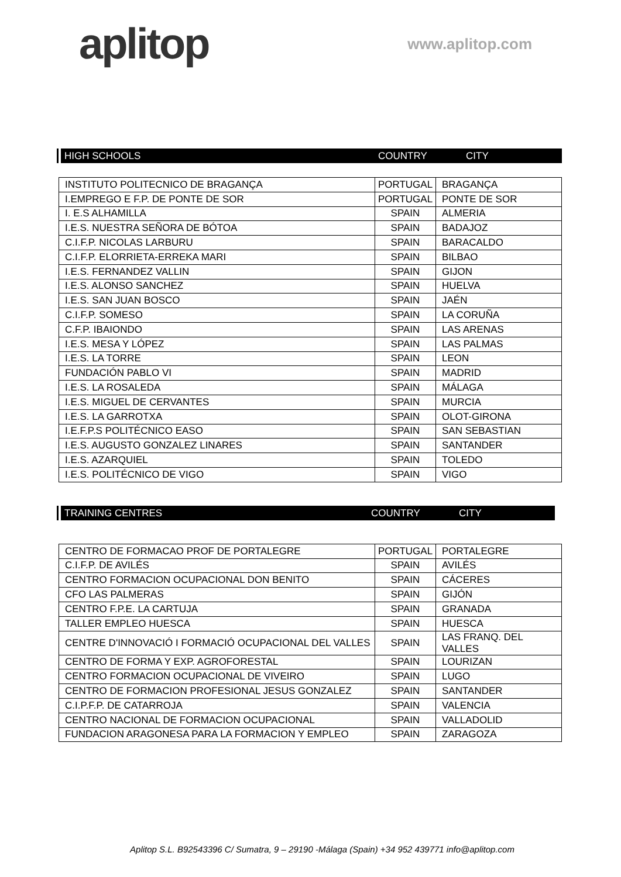aplitop
www.aplitop.com
HIGH SCHOOLS COUNTRY CITY
| INSTITUTO POLITECNICO DE BRAGANÇA | PORTUGAL | BRAGANÇA |
| I.EMPREGO E F.P. DE PONTE DE SOR | PORTUGAL | PONTE DE SOR |
| I. E.S ALHAMILLA | SPAIN | ALMERIA |
| I.E.S. NUESTRA SEÑORA DE BÓTOA | SPAIN | BADAJOZ |
| C.I.F.P. NICOLAS LARBURU | SPAIN | BARACALDO |
| C.I.F.P. ELORRIETA-ERREKA MARI | SPAIN | BILBAO |
| I.E.S. FERNANDEZ VALLIN | SPAIN | GIJON |
| I.E.S. ALONSO SANCHEZ | SPAIN | HUELVA |
| I.E.S. SAN JUAN BOSCO | SPAIN | JAÉN |
| C.I.F.P. SOMESO | SPAIN | LA CORUÑA |
| C.F.P. IBAIONDO | SPAIN | LAS ARENAS |
| I.E.S. MESA Y LÓPEZ | SPAIN | LAS PALMAS |
| I.E.S. LA TORRE | SPAIN | LEON |
| FUNDACIÓN PABLO VI | SPAIN | MADRID |
| I.E.S. LA ROSALEDA | SPAIN | MÁLAGA |
| I.E.S. MIGUEL DE CERVANTES | SPAIN | MURCIA |
| I.E.S. LA GARROTXA | SPAIN | OLOT-GIRONA |
| I.E.F.P.S POLITÉCNICO EASO | SPAIN | SAN SEBASTIAN |
| I.E.S. AUGUSTO GONZALEZ LINARES | SPAIN | SANTANDER |
| I.E.S. AZARQUIEL | SPAIN | TOLEDO |
| I.E.S. POLITÉCNICO DE VIGO | SPAIN | VIGO |
TRAINING CENTRES COUNTRY CITY
| CENTRO DE FORMACAO PROF DE PORTALEGRE | PORTUGAL | PORTALEGRE |
| C.I.F.P. DE AVILÉS | SPAIN | AVILÉS |
| CENTRO FORMACION OCUPACIONAL DON BENITO | SPAIN | CÁCERES |
| CFO LAS PALMERAS | SPAIN | GIJÓN |
| CENTRO F.P.E. LA CARTUJA | SPAIN | GRANADA |
| TALLER EMPLEO HUESCA | SPAIN | HUESCA |
| CENTRE D'INNOVACIÓ I FORMACIÓ OCUPACIONAL DEL VALLES | SPAIN | LAS FRANQ. DEL VALLES |
| CENTRO DE FORMA Y EXP. AGROFORESTAL | SPAIN | LOURIZAN |
| CENTRO FORMACION OCUPACIONAL DE VIVEIRO | SPAIN | LUGO |
| CENTRO DE FORMACION PROFESIONAL JESUS GONZALEZ | SPAIN | SANTANDER |
| C.I.P.F.P. DE CATARROJA | SPAIN | VALENCIA |
| CENTRO NACIONAL DE FORMACION OCUPACIONAL | SPAIN | VALLADOLID |
| FUNDACION ARAGONESA PARA LA FORMACION Y EMPLEO | SPAIN | ZARAGOZA |
Aplitop S.L. B92543396 C/ Sumatra, 9 – 29190 -Málaga (Spain) +34 952 439771 info@aplitop.com